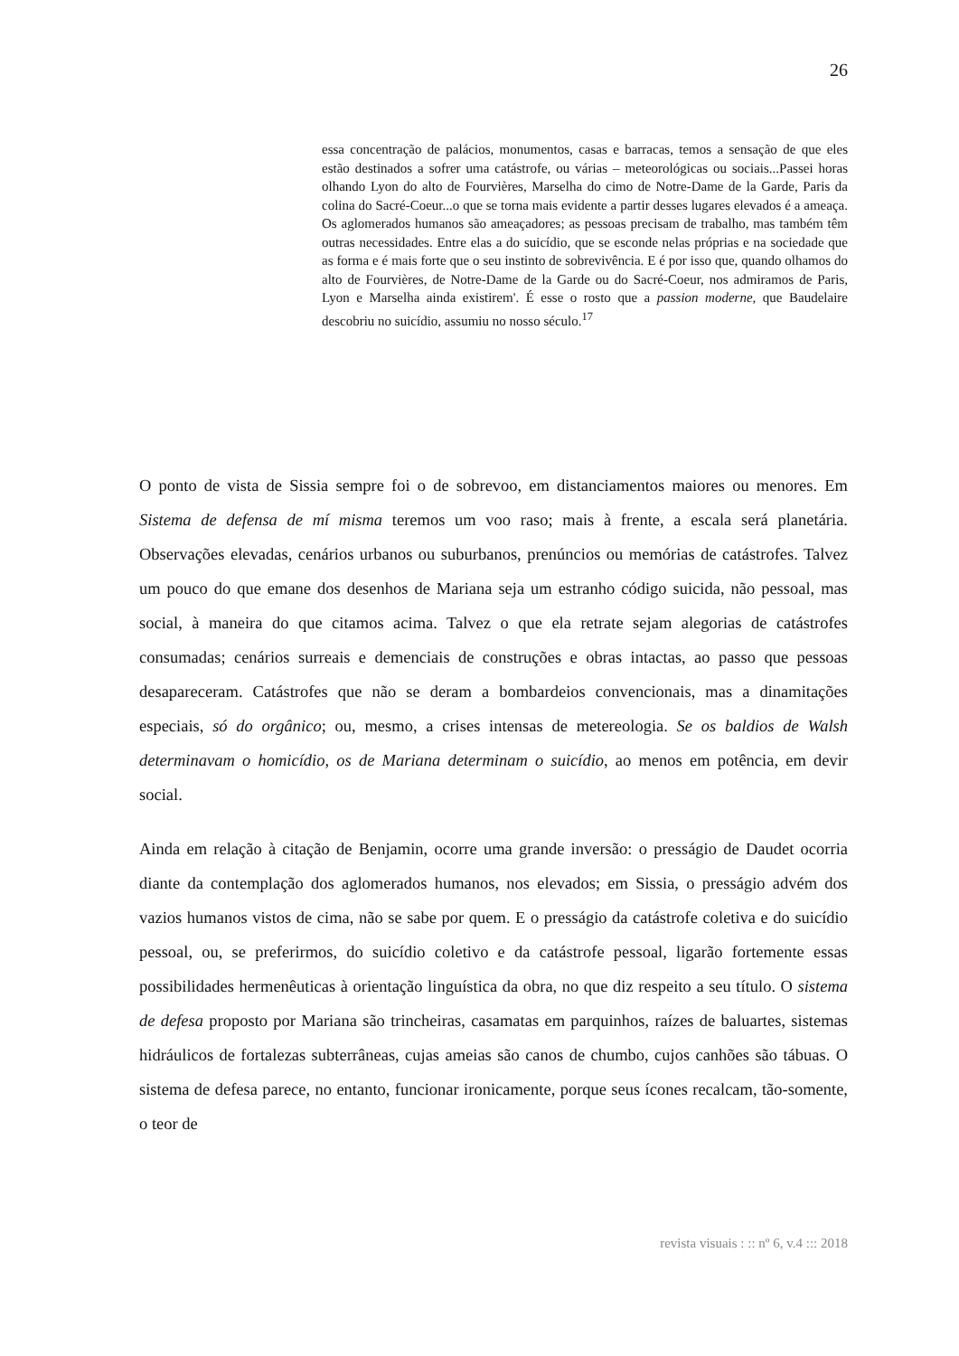26
essa concentração de palácios, monumentos, casas e barracas, temos a sensação de que eles estão destinados a sofrer uma catástrofe, ou várias – meteorológicas ou sociais...Passei horas olhando Lyon do alto de Fourvières, Marselha do cimo de Notre-Dame de la Garde, Paris da colina do Sacré-Coeur...o que se torna mais evidente a partir desses lugares elevados é a ameaça. Os aglomerados humanos são ameaçadores; as pessoas precisam de trabalho, mas também têm outras necessidades. Entre elas a do suicídio, que se esconde nelas próprias e na sociedade que as forma e é mais forte que o seu instinto de sobrevivência. E é por isso que, quando olhamos do alto de Fourvières, de Notre-Dame de la Garde ou do Sacré-Coeur, nos admiramos de Paris, Lyon e Marselha ainda existirem'. É esse o rosto que a passion moderne, que Baudelaire descobriu no suicídio, assumiu no nosso século.<sup>17</sup>
O ponto de vista de Sissia sempre foi o de sobrevoo, em distanciamentos maiores ou menores. Em Sistema de defensa de mí misma teremos um voo raso; mais à frente, a escala será planetária. Observações elevadas, cenários urbanos ou suburbanos, prenúncios ou memórias de catástrofes. Talvez um pouco do que emane dos desenhos de Mariana seja um estranho código suicida, não pessoal, mas social, à maneira do que citamos acima. Talvez o que ela retrate sejam alegorias de catástrofes consumadas; cenários surreais e demenciais de construções e obras intactas, ao passo que pessoas desapareceram. Catástrofes que não se deram a bombardeios convencionais, mas a dinamitações especiais, só do orgânico; ou, mesmo, a crises intensas de metereologia. Se os baldios de Walsh determinavam o homicídio, os de Mariana determinam o suicídio, ao menos em potência, em devir social.
Ainda em relação à citação de Benjamin, ocorre uma grande inversão: o presságio de Daudet ocorria diante da contemplação dos aglomerados humanos, nos elevados; em Sissia, o presságio advém dos vazios humanos vistos de cima, não se sabe por quem. E o presságio da catástrofe coletiva e do suicídio pessoal, ou, se preferirmos, do suicídio coletivo e da catástrofe pessoal, ligarão fortemente essas possibilidades hermenêuticas à orientação linguística da obra, no que diz respeito a seu título. O sistema de defesa proposto por Mariana são trincheiras, casamatas em parquinhos, raízes de baluartes, sistemas hidráulicos de fortalezas subterrâneas, cujas ameias são canos de chumbo, cujos canhões são tábuas. O sistema de defesa parece, no entanto, funcionar ironicamente, porque seus ícones recalcam, tão-somente, o teor de
revista visuais : :: nº 6, v.4 ::: 2018